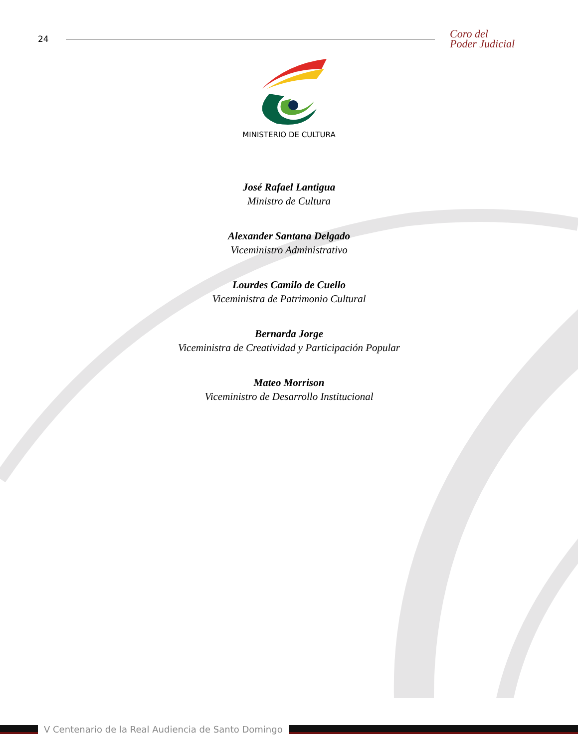24 Coro del
Poder Judicial
MINISTERIO DE CULTURA
José Rafael Lantigua
Ministro de Cultura
Alexander Santana Delgado
Viceministro Administrativo
Lourdes Camilo de Cuello
Viceministra de Patrimonio Cultural
Bernarda Jorge
Viceministra de Creatividad y Participación Popular
Mateo Morrison
Viceministro de Desarrollo Institucional
V Centenario de la Real Audiencia de Santo Domingo